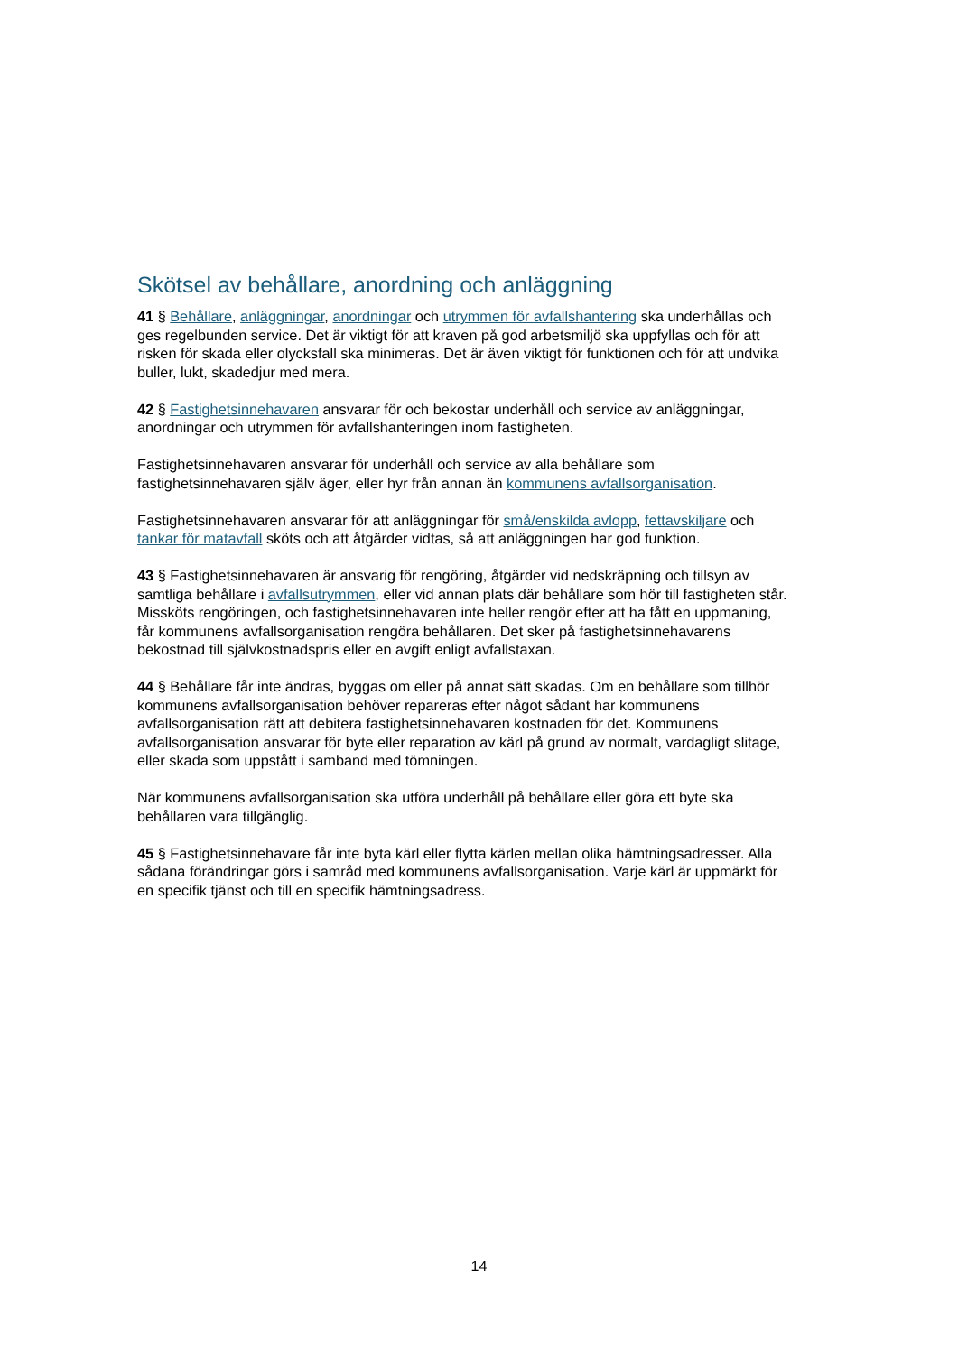Skötsel av behållare, anordning och anläggning
41 § Behållare, anläggningar, anordningar och utrymmen för avfallshantering ska underhållas och ges regelbunden service. Det är viktigt för att kraven på god arbetsmiljö ska uppfyllas och för att risken för skada eller olycksfall ska minimeras. Det är även viktigt för funktionen och för att undvika buller, lukt, skadedjur med mera.
42 § Fastighetsinnehavaren ansvarar för och bekostar underhåll och service av anläggningar, anordningar och utrymmen för avfallshanteringen inom fastigheten.
Fastighetsinnehavaren ansvarar för underhåll och service av alla behållare som fastighetsinnehavaren själv äger, eller hyr från annan än kommunens avfallsorganisation.
Fastighetsinnehavaren ansvarar för att anläggningar för små/enskilda avlopp, fettavskiljare och tankar för matavfall sköts och att åtgärder vidtas, så att anläggningen har god funktion.
43 § Fastighetsinnehavaren är ansvarig för rengöring, åtgärder vid nedskräpning och tillsyn av samtliga behållare i avfallsutrymmen, eller vid annan plats där behållare som hör till fastigheten står. Missköts rengöringen, och fastighetsinnehavaren inte heller rengör efter att ha fått en uppmaning, får kommunens avfallsorganisation rengöra behållaren. Det sker på fastighetsinnehavarens bekostnad till självkostnadspris eller en avgift enligt avfallstaxan.
44 § Behållare får inte ändras, byggas om eller på annat sätt skadas. Om en behållare som tillhör kommunens avfallsorganisation behöver repareras efter något sådant har kommunens avfallsorganisation rätt att debitera fastighetsinnehavaren kostnaden för det. Kommunens avfallsorganisation ansvarar för byte eller reparation av kärl på grund av normalt, vardagligt slitage, eller skada som uppstått i samband med tömningen.
När kommunens avfallsorganisation ska utföra underhåll på behållare eller göra ett byte ska behållaren vara tillgänglig.
45 § Fastighetsinnehavare får inte byta kärl eller flytta kärlen mellan olika hämtningsadresser. Alla sådana förändringar görs i samråd med kommunens avfallsorganisation. Varje kärl är uppmärkt för en specifik tjänst och till en specifik hämtningsadress.
14